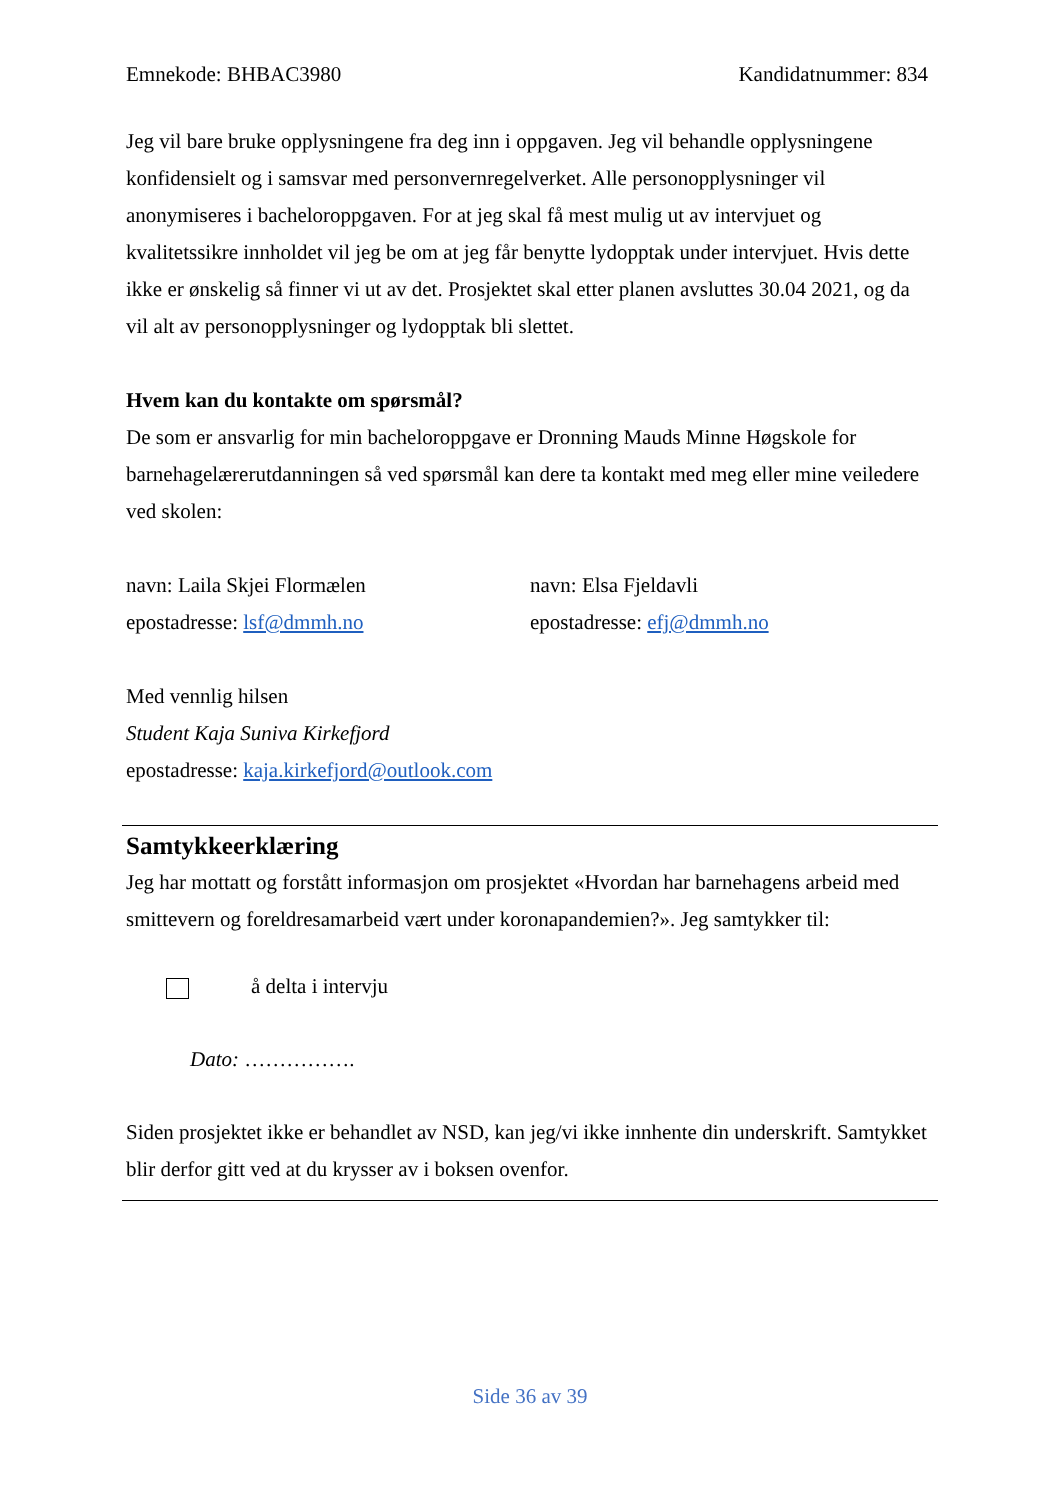Emnekode: BHBAC3980 Kandidatnummer: 834
Jeg vil bare bruke opplysningene fra deg inn i oppgaven. Jeg vil behandle opplysningene konfidensielt og i samsvar med personvernregelverket. Alle personopplysninger vil anonymiseres i bacheloroppgaven. For at jeg skal få mest mulig ut av intervjuet og kvalitetssikre innholdet vil jeg be om at jeg får benytte lydopptak under intervjuet. Hvis dette ikke er ønskelig så finner vi ut av det. Prosjektet skal etter planen avsluttes 30.04 2021, og da vil alt av personopplysninger og lydopptak bli slettet.
Hvem kan du kontakte om spørsmål?
De som er ansvarlig for min bacheloroppgave er Dronning Mauds Minne Høgskole for barnehagelærerutdanningen så ved spørsmål kan dere ta kontakt med meg eller mine veiledere ved skolen:
navn: Laila Skjei Flormælen
epostadresse: lsf@dmmh.no
navn: Elsa Fjeldavli
epostadresse: efj@dmmh.no
Med vennlig hilsen
Student Kaja Suniva Kirkefjord
epostadresse: kaja.kirkefjord@outlook.com
Samtykkeerklæring
Jeg har mottatt og forstått informasjon om prosjektet «Hvordan har barnehagens arbeid med smittevern og foreldresamarbeid vært under koronapandemien?». Jeg samtykker til:
å delta i intervju
Dato: …………….
Siden prosjektet ikke er behandlet av NSD, kan jeg/vi ikke innhente din underskrift. Samtykket blir derfor gitt ved at du krysser av i boksen ovenfor.
Side 36 av 39